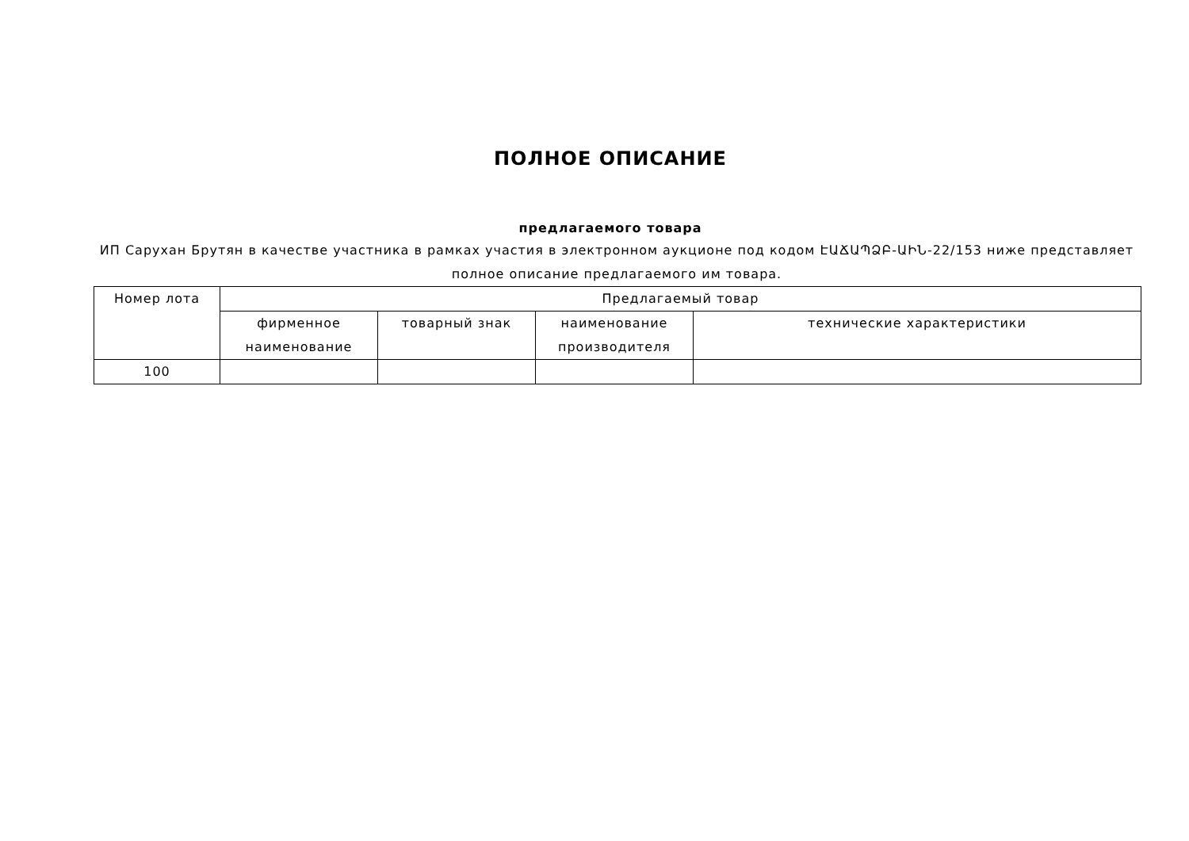ПОЛНОЕ ОПИСАНИЕ
предлагаемого товара
ИП Саруxан Брутян в качестве участника в рамках участия в электронном аукционе под кодом ԷԱՃԱՊՁԲ-ԱԻՆ-22/153 ниже представляет полное описание предлагаемого им товара.
| Номер лота | Предлагаемый товар | | | |
| --- | --- | --- | --- | --- |
| | фирменное наименование | товарный знак | наименование производителя | технические характеристики |
| 100 | | | | |